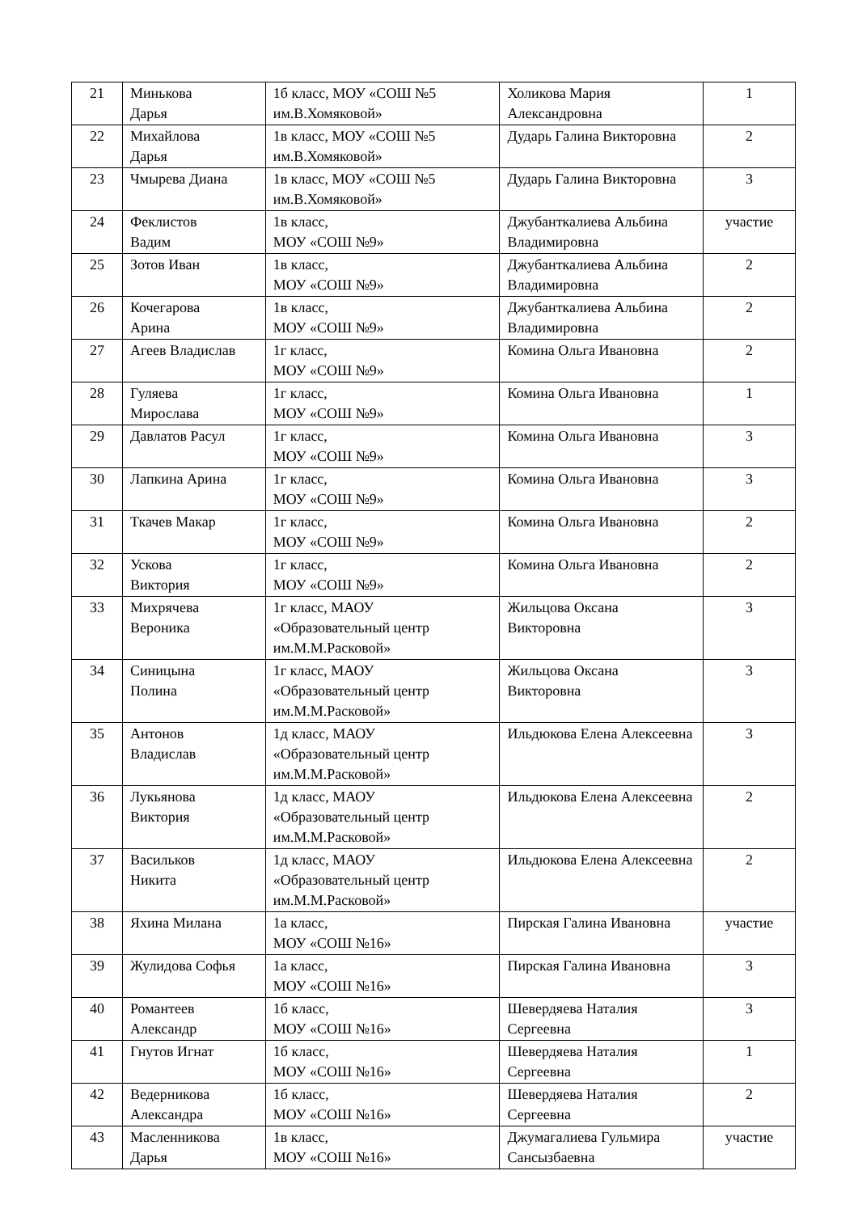| 21 | Минькова Дарья | 1б класс, МОУ «СОШ №5 им.В.Хомяковой» | Холикова Мария Александровна | 1 |
| 22 | Михайлова Дарья | 1в класс, МОУ «СОШ №5 им.В.Хомяковой» | Дударь Галина Викторовна | 2 |
| 23 | Чмырева Диана | 1в класс, МОУ «СОШ №5 им.В.Хомяковой» | Дударь Галина Викторовна | 3 |
| 24 | Феклистов Вадим | 1в класс, МОУ «СОШ №9» | Джубанткалиева Альбина Владимировна | участие |
| 25 | Зотов Иван | 1в класс, МОУ «СОШ №9» | Джубанткалиева Альбина Владимировна | 2 |
| 26 | Кочегарова Арина | 1в класс, МОУ «СОШ №9» | Джубанткалиева Альбина Владимировна | 2 |
| 27 | Агеев Владислав | 1г класс, МОУ «СОШ №9» | Комина Ольга Ивановна | 2 |
| 28 | Гуляева Мирослава | 1г класс, МОУ «СОШ №9» | Комина Ольга Ивановна | 1 |
| 29 | Давлатов Расул | 1г класс, МОУ «СОШ №9» | Комина Ольга Ивановна | 3 |
| 30 | Лапкина Арина | 1г класс, МОУ «СОШ №9» | Комина Ольга Ивановна | 3 |
| 31 | Ткачев Макар | 1г класс, МОУ «СОШ №9» | Комина Ольга Ивановна | 2 |
| 32 | Ускова Виктория | 1г класс, МОУ «СОШ №9» | Комина Ольга Ивановна | 2 |
| 33 | Михрячева Вероника | 1г класс, МАОУ «Образовательный центр им.М.М.Расковой» | Жильцова Оксана Викторовна | 3 |
| 34 | Синицына Полина | 1г класс, МАОУ «Образовательный центр им.М.М.Расковой» | Жильцова Оксана Викторовна | 3 |
| 35 | Антонов Владислав | 1д класс, МАОУ «Образовательный центр им.М.М.Расковой» | Ильдюкова Елена Алексеевна | 3 |
| 36 | Лукьянова Виктория | 1д класс, МАОУ «Образовательный центр им.М.М.Расковой» | Ильдюкова Елена Алексеевна | 2 |
| 37 | Васильков Никита | 1д класс, МАОУ «Образовательный центр им.М.М.Расковой» | Ильдюкова Елена Алексеевна | 2 |
| 38 | Яхина Милана | 1а класс, МОУ «СОШ №16» | Пирская Галина Ивановна | участие |
| 39 | Жулидова Софья | 1а класс, МОУ «СОШ №16» | Пирская Галина Ивановна | 3 |
| 40 | Романтеев Александр | 1б класс, МОУ «СОШ №16» | Шевердяева Наталия Сергеевна | 3 |
| 41 | Гнутов Игнат | 1б класс, МОУ «СОШ №16» | Шевердяева Наталия Сергеевна | 1 |
| 42 | Ведерникова Александра | 1б класс, МОУ «СОШ №16» | Шевердяева Наталия Сергеевна | 2 |
| 43 | Масленникова Дарья | 1в класс, МОУ «СОШ №16» | Джумагалиева Гульмира Сансызбаевна | участие |